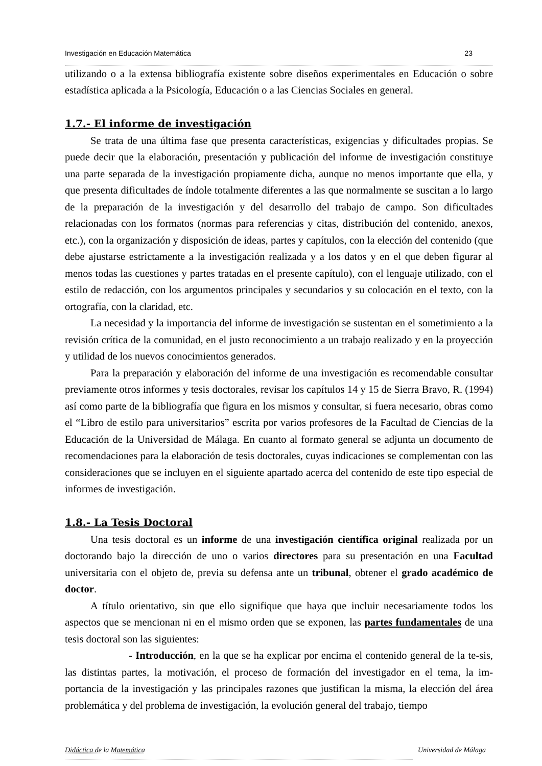Investigación en Educación Matemática 23
utilizando o a la extensa bibliografía existente sobre diseños experimentales en Educación o sobre estadística aplicada a la Psicología, Educación o a las Ciencias Sociales en general.
1.7.- El informe de investigación
Se trata de una última fase que presenta características, exigencias y dificultades propias. Se puede decir que la elaboración, presentación y publicación del informe de investigación constituye una parte separada de la investigación propiamente dicha, aunque no menos importante que ella, y que presenta dificultades de índole totalmente diferentes a las que normalmente se suscitan a lo largo de la preparación de la investigación y del desarrollo del trabajo de campo. Son dificultades relacionadas con los formatos (normas para referencias y citas, distribución del contenido, anexos, etc.), con la organización y disposición de ideas, partes y capítulos, con la elección del contenido (que debe ajustarse estrictamente a la investigación realizada y a los datos y en el que deben figurar al menos todas las cuestiones y partes tratadas en el presente capítulo), con el lenguaje utilizado, con el estilo de redacción, con los argumentos principales y secundarios y su colocación en el texto, con la ortografía, con la claridad, etc.
La necesidad y la importancia del informe de investigación se sustentan en el sometimiento a la revisión crítica de la comunidad, en el justo reconocimiento a un trabajo realizado y en la proyección y utilidad de los nuevos conocimientos generados.
Para la preparación y elaboración del informe de una investigación es recomendable consultar previamente otros informes y tesis doctorales, revisar los capítulos 14 y 15 de Sierra Bravo, R. (1994) así como parte de la bibliografía que figura en los mismos y consultar, si fuera necesario, obras como el “Libro de estilo para universitarios” escrita por varios profesores de la Facultad de Ciencias de la Educación de la Universidad de Málaga. En cuanto al formato general se adjunta un documento de recomendaciones para la elaboración de tesis doctorales, cuyas indicaciones se complementan con las consideraciones que se incluyen en el siguiente apartado acerca del contenido de este tipo especial de informes de investigación.
1.8.- La Tesis Doctoral
Una tesis doctoral es un informe de una investigación científica original realizada por un doctorando bajo la dirección de uno o varios directores para su presentación en una Facultad universitaria con el objeto de, previa su defensa ante un tribunal, obtener el grado académico de doctor.
A título orientativo, sin que ello signifique que haya que incluir necesariamente todos los aspectos que se mencionan ni en el mismo orden que se exponen, las partes fundamentales de una tesis doctoral son las siguientes:
- Introducción, en la que se ha explicar por encima el contenido general de la te-sis, las distintas partes, la motivación, el proceso de formación del investigador en el tema, la im-portancia de la investigación y las principales razones que justifican la misma, la elección del área problemática y del problema de investigación, la evolución general del trabajo, tiempo
Didáctica de la Matemática Universidad de Málaga